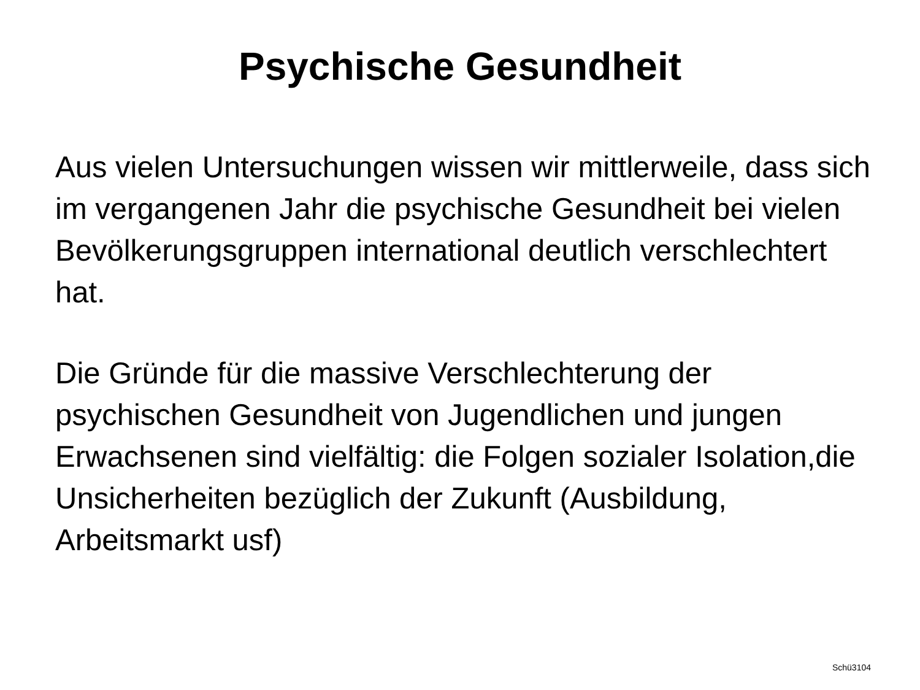Psychische Gesundheit
Aus vielen Untersuchungen wissen wir mittlerweile, dass sich im vergangenen Jahr die psychische Gesundheit bei vielen Bevölkerungsgruppen international deutlich verschlechtert hat.
Die Gründe für die massive Verschlechterung der psychischen Gesundheit von Jugendlichen und jungen Erwachsenen sind vielfältig: die Folgen sozialer Isolation,die Unsicherheiten bezüglich der Zukunft (Ausbildung, Arbeitsmarkt usf)
Schü3104